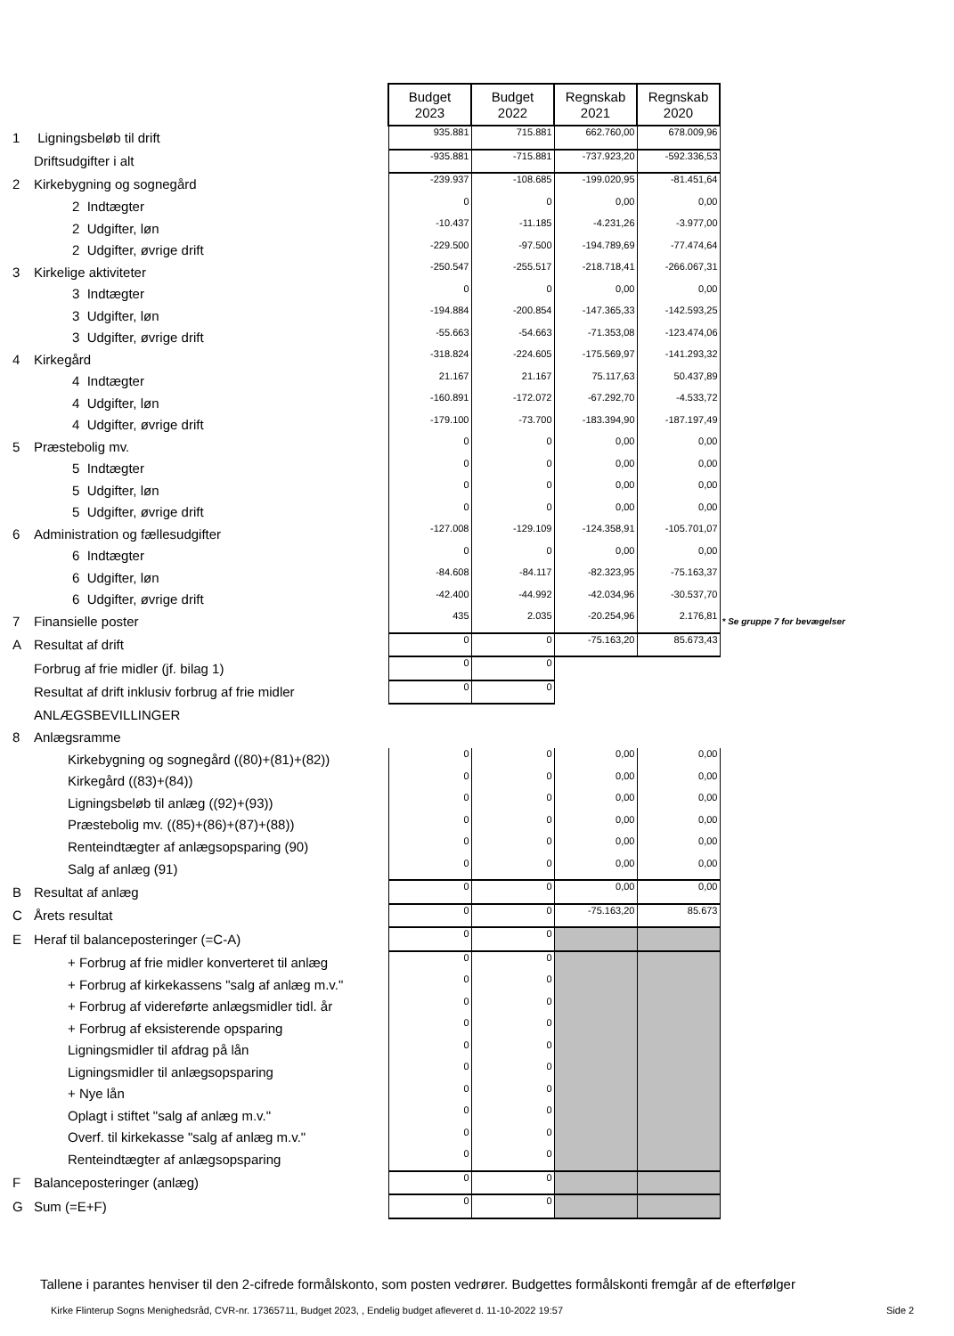| | | Budget 2023 | Budget 2022 | Regnskab 2021 | Regnskab 2020 | |
| 1 | Ligningsbeløb til drift | 935.881 | 715.881 | 662.760,00 | 678.009,96 | |
| | Driftsudgifter i alt | -935.881 | -715.881 | -737.923,20 | -592.336,53 | |
| 2 | Kirkebygning og sognegård | -239.937 | -108.685 | -199.020,95 | -81.451,64 | |
| | 2 Indtægter | 0 | 0 | 0,00 | 0,00 | |
| | 2 Udgifter, løn | -10.437 | -11.185 | -4.231,26 | -3.977,00 | |
| | 2 Udgifter, øvrige drift | -229.500 | -97.500 | -194.789,69 | -77.474,64 | |
| 3 | Kirkelige aktiviteter | -250.547 | -255.517 | -218.718,41 | -266.067,31 | |
| | 3 Indtægter | 0 | 0 | 0,00 | 0,00 | |
| | 3 Udgifter, løn | -194.884 | -200.854 | -147.365,33 | -142.593,25 | |
| | 3 Udgifter, øvrige drift | -55.663 | -54.663 | -71.353,08 | -123.474,06 | |
| 4 | Kirkegård | -318.824 | -224.605 | -175.569,97 | -141.293,32 | |
| | 4 Indtægter | 21.167 | 21.167 | 75.117,63 | 50.437,89 | |
| | 4 Udgifter, løn | -160.891 | -172.072 | -67.292,70 | -4.533,72 | |
| | 4 Udgifter, øvrige drift | -179.100 | -73.700 | -183.394,90 | -187.197,49 | |
| 5 | Præstebolig mv. | 0 | 0 | 0,00 | 0,00 | |
| | 5 Indtægter | 0 | 0 | 0,00 | 0,00 | |
| | 5 Udgifter, løn | 0 | 0 | 0,00 | 0,00 | |
| | 5 Udgifter, øvrige drift | 0 | 0 | 0,00 | 0,00 | |
| 6 | Administration og fællesudgifter | -127.008 | -129.109 | -124.358,91 | -105.701,07 | |
| | 6 Indtægter | 0 | 0 | 0,00 | 0,00 | |
| | 6 Udgifter, løn | -84.608 | -84.117 | -82.323,95 | -75.163,37 | |
| | 6 Udgifter, øvrige drift | -42.400 | -44.992 | -42.034,96 | -30.537,70 | |
| 7 | Finansielle poster | 435 | 2.035 | -20.254,96 | 2.176,81 | * Se gruppe 7 for bevægelser |
| A | Resultat af drift | 0 | 0 | -75.163,20 | 85.673,43 | |
| | Forbrug af frie midler (jf. bilag 1) | 0 | 0 | | | |
| | Resultat af drift inklusiv forbrug af frie midler | 0 | 0 | | | |
| | ANLÆGSBEVILLINGER | | | | | |
| 8 | Anlægsramme | | | | | |
| | Kirkebygning og sognegård ((80)+(81)+(82)) | 0 | 0 | 0,00 | 0,00 | |
| | Kirkegård ((83)+(84)) | 0 | 0 | 0,00 | 0,00 | |
| | Ligningsbeløb til anlæg ((92)+(93)) | 0 | 0 | 0,00 | 0,00 | |
| | Præstebolig mv. ((85)+(86)+(87)+(88)) | 0 | 0 | 0,00 | 0,00 | |
| | Renteindtægter af anlægsopsparing (90) | 0 | 0 | 0,00 | 0,00 | |
| | Salg af anlæg (91) | 0 | 0 | 0,00 | 0,00 | |
| B | Resultat af anlæg | 0 | 0 | 0,00 | 0,00 | |
| C | Årets resultat | 0 | 0 | -75.163,20 | 85.673 | |
| E | Heraf til balanceposteringer (=C-A) | 0 | 0 | | | |
| | + Forbrug af frie midler konverteret til anlæg | 0 | 0 | | | |
| | + Forbrug af kirkekassens "salg af anlæg m.v." | 0 | 0 | | | |
| | + Forbrug af videreførte anlægsmidler tidl. år | 0 | 0 | | | |
| | + Forbrug af eksisterende opsparing | 0 | 0 | | | |
| | Ligningsmidler til afdrag på lån | 0 | 0 | | | |
| | Ligningsmidler til anlægsopsparing | 0 | 0 | | | |
| | + Nye lån | 0 | 0 | | | |
| | Oplagt i stiftet "salg af anlæg m.v." | 0 | 0 | | | |
| | Overf. til kirkekasse "salg af anlæg m.v." | 0 | 0 | | | |
| | Renteindtægter af anlægsopsparing | 0 | 0 | | | |
| F | Balanceposteringer (anlæg) | 0 | 0 | | | |
| G | Sum (=E+F) | 0 | 0 | | | |
Tallene i parantes henviser til den 2-cifrede formålskonto, som posten vedrører. Budgettes formålskonti fremgår af de efterfølger
Kirke Flinterup Sogns Menighedsråd, CVR-nr. 17365711, Budget 2023, , Endelig budget afleveret d. 11-10-2022 19:57
Side 2